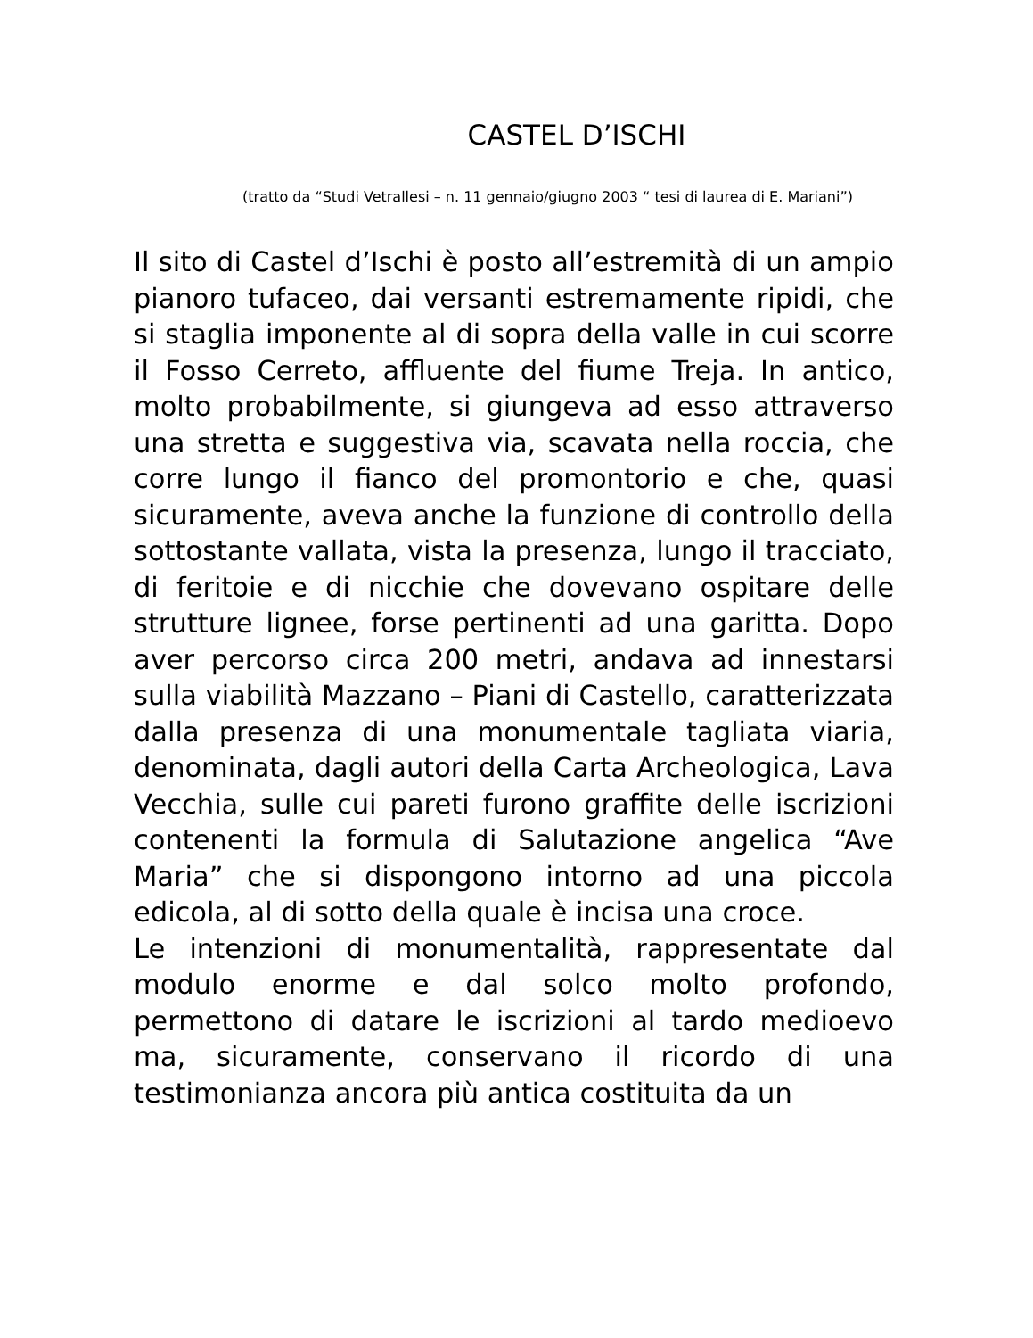CASTEL D’ISCHI
(tratto da “Studi Vetrallesi – n. 11 gennaio/giugno 2003 “ tesi di laurea di E. Mariani”)
Il sito di Castel d’Ischi è posto all’estremità di un ampio pianoro tufaceo, dai versanti estremamente ripidi, che si staglia imponente al di sopra della valle in cui scorre il Fosso Cerreto, affluente del fiume Treja. In antico, molto probabilmente, si giungeva ad esso attraverso una stretta e suggestiva via, scavata nella roccia, che corre lungo il fianco del promontorio e che, quasi sicuramente, aveva anche la funzione di controllo della sottostante vallata, vista la presenza, lungo il tracciato, di feritoie e di nicchie che dovevano ospitare delle strutture lignee, forse pertinenti ad una garitta. Dopo aver percorso circa 200 metri, andava ad innestarsi sulla viabilità Mazzano – Piani di Castello, caratterizzata dalla presenza di una monumentale tagliata viaria, denominata, dagli autori della Carta Archeologica, Lava Vecchia, sulle cui pareti furono graffite delle iscrizioni contenenti la formula di Salutazione angelica “Ave Maria” che si dispongono intorno ad una piccola edicola, al di sotto della quale è incisa una croce.
Le intenzioni di monumentalità, rappresentate dal modulo enorme e dal solco molto profondo, permettono di datare le iscrizioni al tardo medioevo ma, sicuramente, conservano il ricordo di una testimonianza ancora più antica costituita da un